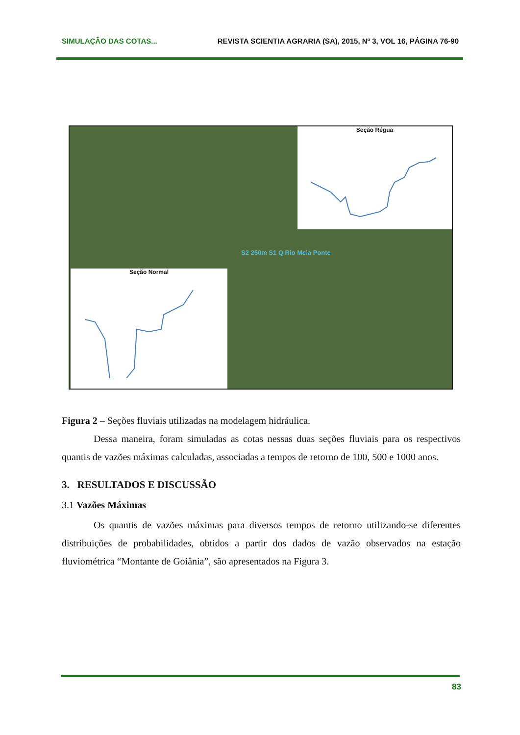SIMULAÇÃO DAS COTAS... REVISTA SCIENTIA AGRARIA (SA), 2015, Nº 3, VOL 16, PÁGINA 76-90
Seção Régua
Seção Normal
S2 250m S1 Q Rio Meia Ponte
Figura 2 – Seções fluviais utilizadas na modelagem hidráulica.
Dessa maneira, foram simuladas as cotas nessas duas seções fluviais para os respectivos quantis de vazões máximas calculadas, associadas a tempos de retorno de 100, 500 e 1000 anos.
3. RESULTADOS E DISCUSSÃO
3.1 Vazões Máximas
Os quantis de vazões máximas para diversos tempos de retorno utilizando-se diferentes distribuições de probabilidades, obtidos a partir dos dados de vazão observados na estação fluviométrica “Montante de Goiânia”, são apresentados na Figura 3.
83